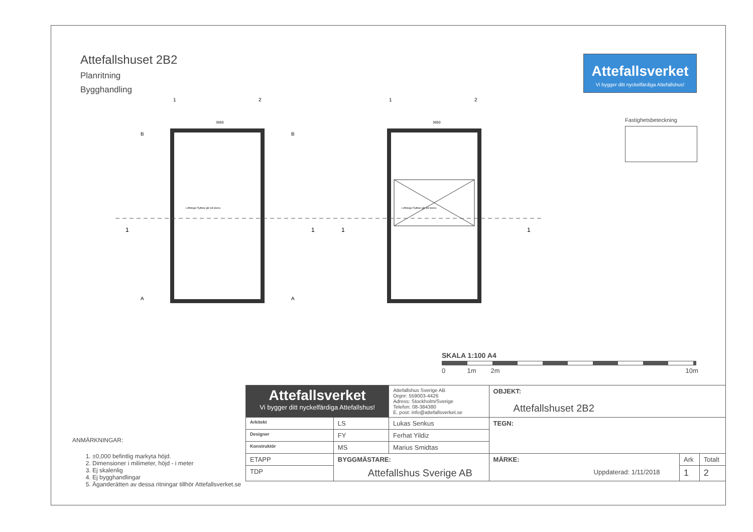Attefallshuset 2B2
Planritning
Bygghandling
Attefallsverket
Vi bygger ditt nyckelfärdiga Attefallshus!
Fastighetsbeteckning
3650
3650
Loftstege Flyttbar går på skena
Loftstege Flyttbar går på skena
1
2
1
2
B
B
A
A
1
1
1
1
SKALA 1:100 A4
0 1m 2m 10m
ANMÄRKNINGAR:
1. ±0,000 befintlig markyta höjd.
2. Dimensioner i milimeter, höjd - i meter
3. Ej skalenlig
4. Ej bygghandlingar
5. Äganderätten av dessa ritningar tillhör Attefallsverket.se
| Attefallsverket Vi bygger ditt nyckelfärdiga Attefallshus! | | | Attefallshus Sverige AB Orgnr: 559003-4426 Adress: Stockholm/Sverige Telefon: 08-384380 E. post: info@attefallsverket.se | OBJEKT: Attefallshuset 2B2 | | |
| Arkitekt | LS | Lukas Senkus | | TEGN: | | |
| Designer | FY | Ferhat Yildiz | | | | |
| Konstruktör | MS | Marius Smidtas | | | | |
| ETAPP | BYGGMÄSTARE: Attefallshus Sverige AB | | | MÄRKE: Uppdaterad: 1/11/2018 | Ark | Totalt |
| TDP | | | | | 1 | 2 |